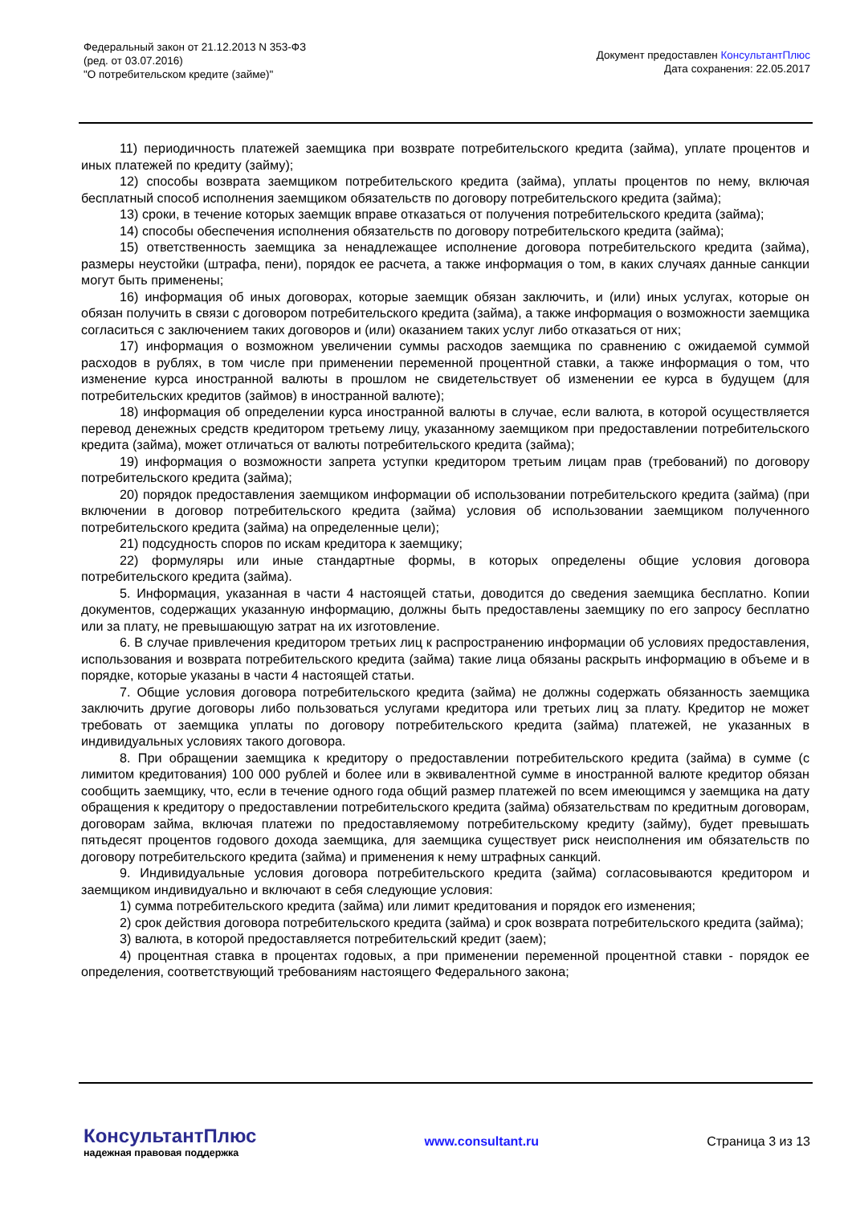Федеральный закон от 21.12.2013 N 353-ФЗ
(ред. от 03.07.2016)
"О потребительском кредите (займе)"
Документ предоставлен КонсультантПлюс
Дата сохранения: 22.05.2017
11) периодичность платежей заемщика при возврате потребительского кредита (займа), уплате процентов и иных платежей по кредиту (займу);
12) способы возврата заемщиком потребительского кредита (займа), уплаты процентов по нему, включая бесплатный способ исполнения заемщиком обязательств по договору потребительского кредита (займа);
13) сроки, в течение которых заемщик вправе отказаться от получения потребительского кредита (займа);
14) способы обеспечения исполнения обязательств по договору потребительского кредита (займа);
15) ответственность заемщика за ненадлежащее исполнение договора потребительского кредита (займа), размеры неустойки (штрафа, пени), порядок ее расчета, а также информация о том, в каких случаях данные санкции могут быть применены;
16) информация об иных договорах, которые заемщик обязан заключить, и (или) иных услугах, которые он обязан получить в связи с договором потребительского кредита (займа), а также информация о возможности заемщика согласиться с заключением таких договоров и (или) оказанием таких услуг либо отказаться от них;
17) информация о возможном увеличении суммы расходов заемщика по сравнению с ожидаемой суммой расходов в рублях, в том числе при применении переменной процентной ставки, а также информация о том, что изменение курса иностранной валюты в прошлом не свидетельствует об изменении ее курса в будущем (для потребительских кредитов (займов) в иностранной валюте);
18) информация об определении курса иностранной валюты в случае, если валюта, в которой осуществляется перевод денежных средств кредитором третьему лицу, указанному заемщиком при предоставлении потребительского кредита (займа), может отличаться от валюты потребительского кредита (займа);
19) информация о возможности запрета уступки кредитором третьим лицам прав (требований) по договору потребительского кредита (займа);
20) порядок предоставления заемщиком информации об использовании потребительского кредита (займа) (при включении в договор потребительского кредита (займа) условия об использовании заемщиком полученного потребительского кредита (займа) на определенные цели);
21) подсудность споров по искам кредитора к заемщику;
22) формуляры или иные стандартные формы, в которых определены общие условия договора потребительского кредита (займа).
5. Информация, указанная в части 4 настоящей статьи, доводится до сведения заемщика бесплатно. Копии документов, содержащих указанную информацию, должны быть предоставлены заемщику по его запросу бесплатно или за плату, не превышающую затрат на их изготовление.
6. В случае привлечения кредитором третьих лиц к распространению информации об условиях предоставления, использования и возврата потребительского кредита (займа) такие лица обязаны раскрыть информацию в объеме и в порядке, которые указаны в части 4 настоящей статьи.
7. Общие условия договора потребительского кредита (займа) не должны содержать обязанность заемщика заключить другие договоры либо пользоваться услугами кредитора или третьих лиц за плату. Кредитор не может требовать от заемщика уплаты по договору потребительского кредита (займа) платежей, не указанных в индивидуальных условиях такого договора.
8. При обращении заемщика к кредитору о предоставлении потребительского кредита (займа) в сумме (с лимитом кредитования) 100 000 рублей и более или в эквивалентной сумме в иностранной валюте кредитор обязан сообщить заемщику, что, если в течение одного года общий размер платежей по всем имеющимся у заемщика на дату обращения к кредитору о предоставлении потребительского кредита (займа) обязательствам по кредитным договорам, договорам займа, включая платежи по предоставляемому потребительскому кредиту (займу), будет превышать пятьдесят процентов годового дохода заемщика, для заемщика существует риск неисполнения им обязательств по договору потребительского кредита (займа) и применения к нему штрафных санкций.
9. Индивидуальные условия договора потребительского кредита (займа) согласовываются кредитором и заемщиком индивидуально и включают в себя следующие условия:
1) сумма потребительского кредита (займа) или лимит кредитования и порядок его изменения;
2) срок действия договора потребительского кредита (займа) и срок возврата потребительского кредита (займа);
3) валюта, в которой предоставляется потребительский кредит (заем);
4) процентная ставка в процентах годовых, а при применении переменной процентной ставки - порядок ее определения, соответствующий требованиям настоящего Федерального закона;
КонсультантПлюс
надежная правовая поддержка
www.consultant.ru Страница 3 из 13